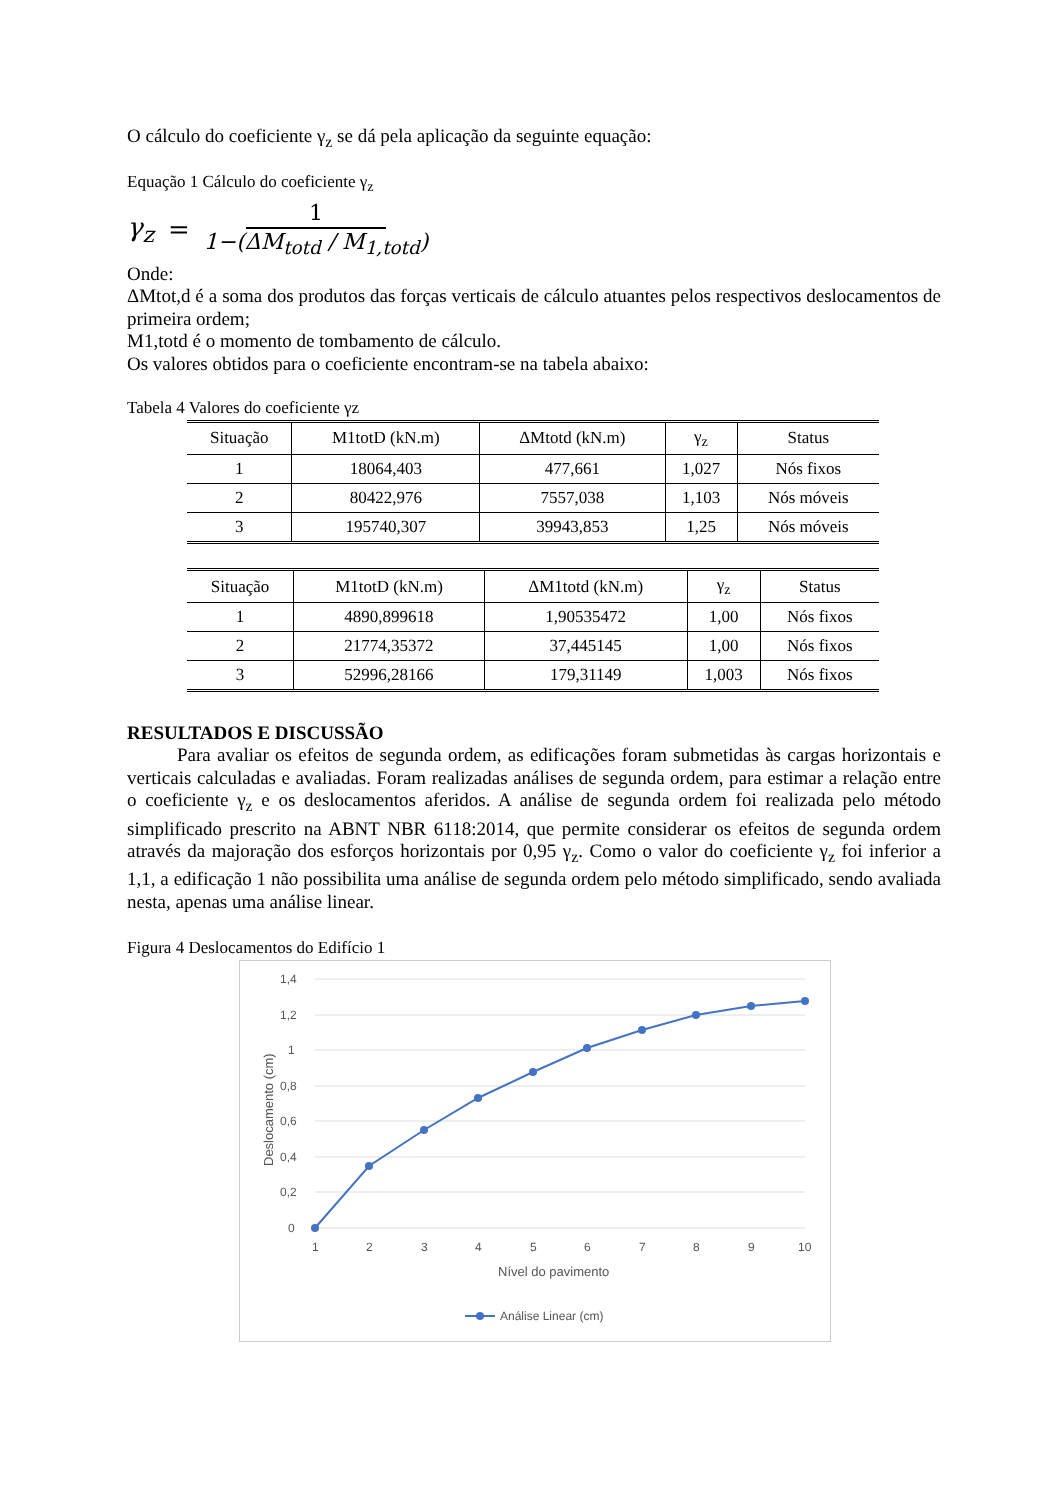O cálculo do coeficiente γ<sub>z</sub> se dá pela aplicação da seguinte equação:
Equação 1 Cálculo do coeficiente γ<sub>z</sub>
γ<sub>z</sub> = 1 1−(ΔM<sub>totd</sub> / M<sub>1,totd</sub>)
Onde:
ΔMtot,d é a soma dos produtos das forças verticais de cálculo atuantes pelos respectivos deslocamentos de primeira ordem;
M1,totd é o momento de tombamento de cálculo.
Os valores obtidos para o coeficiente encontram-se na tabela abaixo:
Tabela 4 Valores do coeficiente γz
| Situação | M1totD (kN.m) | ΔMtotd (kN.m) | γ<sub>z</sub> | Status |
| --- | --- | --- | --- | --- |
| 1 | 18064,403 | 477,661 | 1,027 | Nós fixos |
| 2 | 80422,976 | 7557,038 | 1,103 | Nós móveis |
| 3 | 195740,307 | 39943,853 | 1,25 | Nós móveis |
| Situação | M1totD (kN.m) | ΔM1totd (kN.m) | γ<sub>z</sub> | Status |
| --- | --- | --- | --- | --- |
| 1 | 4890,899618 | 1,90535472 | 1,00 | Nós fixos |
| 2 | 21774,35372 | 37,445145 | 1,00 | Nós fixos |
| 3 | 52996,28166 | 179,31149 | 1,003 | Nós fixos |
RESULTADOS E DISCUSSÃO
Para avaliar os efeitos de segunda ordem, as edificações foram submetidas às cargas horizontais e verticais calculadas e avaliadas. Foram realizadas análises de segunda ordem, para estimar a relação entre o coeficiente γ<sub>z</sub> e os deslocamentos aferidos. A análise de segunda ordem foi realizada pelo método simplificado prescrito na ABNT NBR 6118:2014, que permite considerar os efeitos de segunda ordem através da majoração dos esforços horizontais por 0,95 γ<sub>z</sub>. Como o valor do coeficiente γ<sub>z</sub> foi inferior a 1,1, a edificação 1 não possibilita uma análise de segunda ordem pelo método simplificado, sendo avaliada nesta, apenas uma análise linear.
Figura 4 Deslocamentos do Edifício 1
1,4
1,2
1
0,8
0,6
0,4
0,2
0
1
2
3
4
5
6
7
8
9
10
Nível do pavimento
Deslocamento (cm)
Análise Linear (cm)